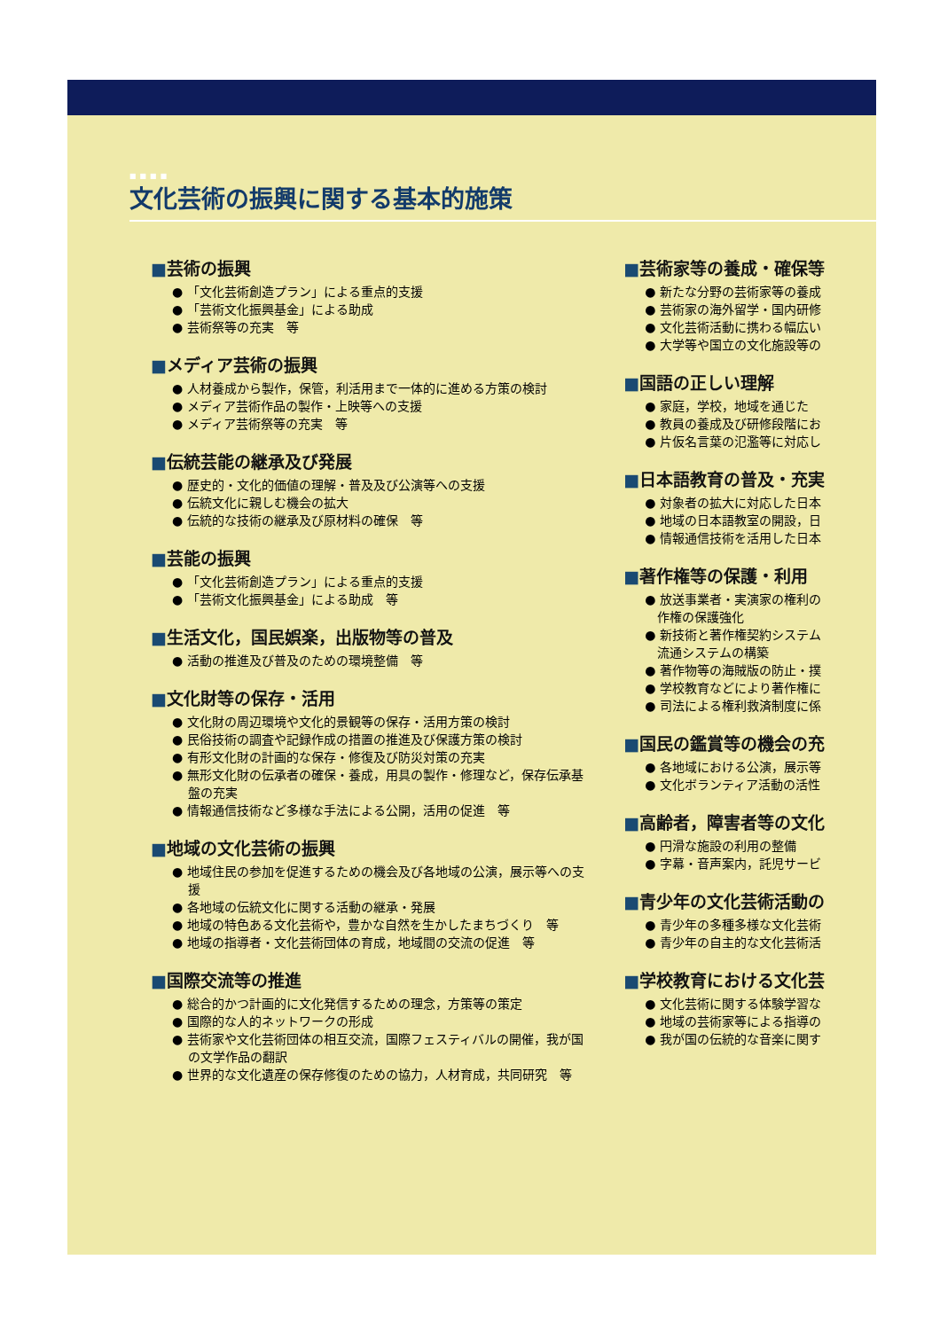■■■■
文化芸術の振興に関する基本的施策
■芸術の振興
● 「文化芸術創造プラン」による重点的支援
● 「芸術文化振興基金」による助成
● 芸術祭等の充実　等
■メディア芸術の振興
● 人材養成から製作，保管，利活用まで一体的に進める方策の検討
● メディア芸術作品の製作・上映等への支援
● メディア芸術祭等の充実　等
■伝統芸能の継承及び発展
● 歴史的・文化的価値の理解・普及及び公演等への支援
● 伝統文化に親しむ機会の拡大
● 伝統的な技術の継承及び原材料の確保　等
■芸能の振興
● 「文化芸術創造プラン」による重点的支援
● 「芸術文化振興基金」による助成　等
■生活文化，国民娯楽，出版物等の普及
● 活動の推進及び普及のための環境整備　等
■文化財等の保存・活用
● 文化財の周辺環境や文化的景観等の保存・活用方策の検討
● 民俗技術の調査や記録作成の措置の推進及び保護方策の検討
● 有形文化財の計画的な保存・修復及び防災対策の充実
● 無形文化財の伝承者の確保・養成，用具の製作・修理など，保存伝承基盤の充実
● 情報通信技術など多様な手法による公開，活用の促進　等
■地域の文化芸術の振興
● 地域住民の参加を促進するための機会及び各地域の公演，展示等への支援
● 各地域の伝統文化に関する活動の継承・発展
● 地域の特色ある文化芸術や，豊かな自然を生かしたまちづくり　等
● 地域の指導者・文化芸術団体の育成，地域間の交流の促進　等
■国際交流等の推進
● 総合的かつ計画的に文化発信するための理念，方策等の策定
● 国際的な人的ネットワークの形成
● 芸術家や文化芸術団体の相互交流，国際フェスティバルの開催，我が国の文学作品の翻訳
● 世界的な文化遺産の保存修復のための協力，人材育成，共同研究　等
■芸術家等の養成・確保等
● 新たな分野の芸術家等の養成
● 芸術家の海外留学・国内研修
● 文化芸術活動に携わる幅広い
● 大学等や国立の文化施設等の
■国語の正しい理解
● 家庭，学校，地域を通じた
● 教員の養成及び研修段階にお
● 片仮名言葉の氾濫等に対応し
■日本語教育の普及・充実
● 対象者の拡大に対応した日本
● 地域の日本語教室の開設，日
● 情報通信技術を活用した日本
■著作権等の保護・利用
● 放送事業者・実演家の権利の
　作権の保護強化
● 新技術と著作権契約システム
　流通システムの構築
● 著作物等の海賊版の防止・撲
● 学校教育などにより著作権に
● 司法による権利救済制度に係
■国民の鑑賞等の機会の充
● 各地域における公演，展示等
● 文化ボランティア活動の活性
■高齢者，障害者等の文化
● 円滑な施設の利用の整備
● 字幕・音声案内，託児サービ
■青少年の文化芸術活動の
● 青少年の多種多様な文化芸術
● 青少年の自主的な文化芸術活
■学校教育における文化芸
● 文化芸術に関する体験学習な
● 地域の芸術家等による指導の
● 我が国の伝統的な音楽に関す